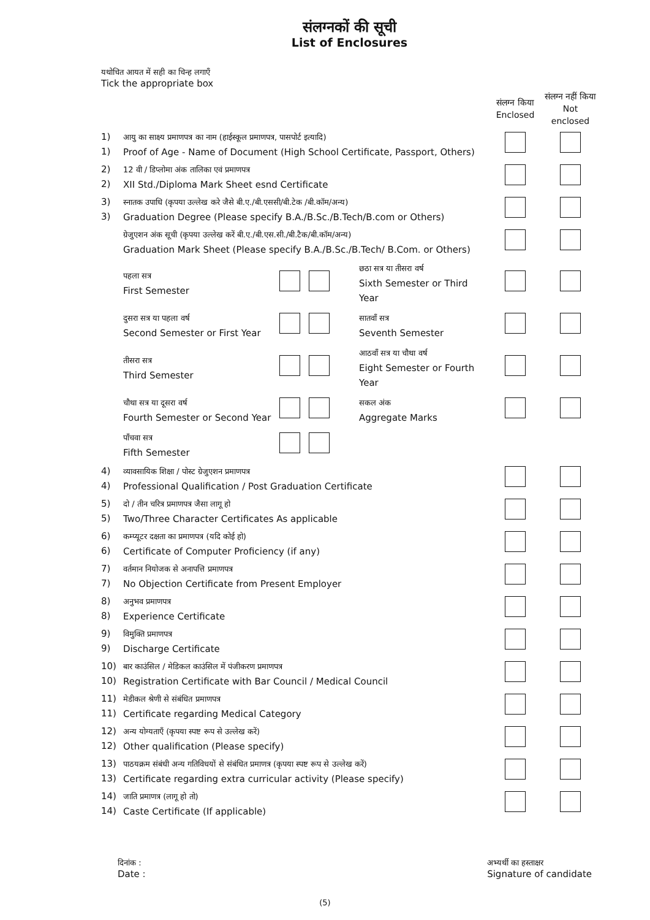संलग्नकों की सूची
List of Enclosures
यथोचित आयत में सही का चिन्ह लगाएँ
Tick the appropriate box
| | | संलग्न किया Enclosed | संलग्न नहीं किया Not enclosed |
| 1) 1) | आयु का साक्ष्य प्रमाणपत्र का नाम (हाईस्कूल प्रमाणपत्र, पासपोर्ट इत्यादि) Proof of Age - Name of Document (High School Certificate, Passport, Others) | | |
| 2) 2) | 12 वी / डिप्लोमा अंक तालिका एवं प्रमाणपत्र XII Std./Diploma Mark Sheet esnd Certificate | | |
| 3) 3) | स्नातक उपाधि (कृपया उल्लेख करे जैसे बी.ए./बी.एससी/बी.टेक /बी.कॉम/अन्य) Graduation Degree (Please specify B.A./B.Sc./B.Tech/B.com or Others) | | |
| | ग्रेजुएशन अंक सूची (कृपया उल्लेख करें बी.ए./बी.एस.सी./बी.टैक/बी.कॉम/अन्य) Graduation Mark Sheet (Please specify B.A./B.Sc./B.Tech/ B.Com. or Others) | | |
| | / पहला सत्र First Semester / / छठा सत्र या तीसरा वर्ष Sixth Semester or Third Year / | | |
| | / दुसरा सत्र या पहला वर्ष Second Semester or First Year / / सातवाँ सत्र Seventh Semester / | | |
| | / तीसरा सत्र Third Semester / / आठवाँ सत्र या चौथा वर्ष Eight Semester or Fourth Year / | | |
| | / चौथा सत्र या दूसरा वर्ष Fourth Semester or Second Year / / सकल अंक Aggregate Marks / | | |
| | / पाँचवा सत्र Fifth Semester / / / | | |
| 4) 4) | व्यावसायिक शिक्षा / पोस्ट ग्रेजुएशन प्रमाणपत्र Professional Qualification / Post Graduation Certificate | | |
| 5) 5) | दो / तीन चरित्र प्रमाणपत्र जैसा लागू हो Two/Three Character Certificates As applicable | | |
| 6) 6) | कम्प्यूटर दक्षता का प्रमाणपत्र (यदि कोई हो) Certificate of Computer Proficiency (if any) | | |
| 7) 7) | वर्तमान नियोजक से अनापत्ति प्रमाणपत्र No Objection Certificate from Present Employer | | |
| 8) 8) | अनुभव प्रमाणपत्र Experience Certificate | | |
| 9) 9) | विमुक्ति प्रमाणपत्र Discharge Certificate | | |
| 10) 10) | बार काउंसिल / मेडिकल काउंसिल में पंजीकरण प्रमाणपत्र Registration Certificate with Bar Council / Medical Council | | |
| 11) 11) | मेडीकल श्रेणी से संबंधित प्रमाणपत्र Certificate regarding Medical Category | | |
| 12) 12) | अन्य योग्यताएँ (कृपया स्पष्ट रूप से उल्लेख करें) Other qualification (Please specify) | | |
| 13) 13) | पाठयक्रम संबंधी अन्य गतिविधयों से संबंधित प्रमाणत्र (कृपया स्पष्ट रूप से उल्लेख करें) Certificate regarding extra curricular activity (Please specify) | | |
| 14) 14) | जाति प्रमाणत्र (लागू हो तो) Caste Certificate (If applicable) | | |
दिनांक :
Date :
अभ्यर्थी का हस्ताक्षर
Signature of candidate
(5)